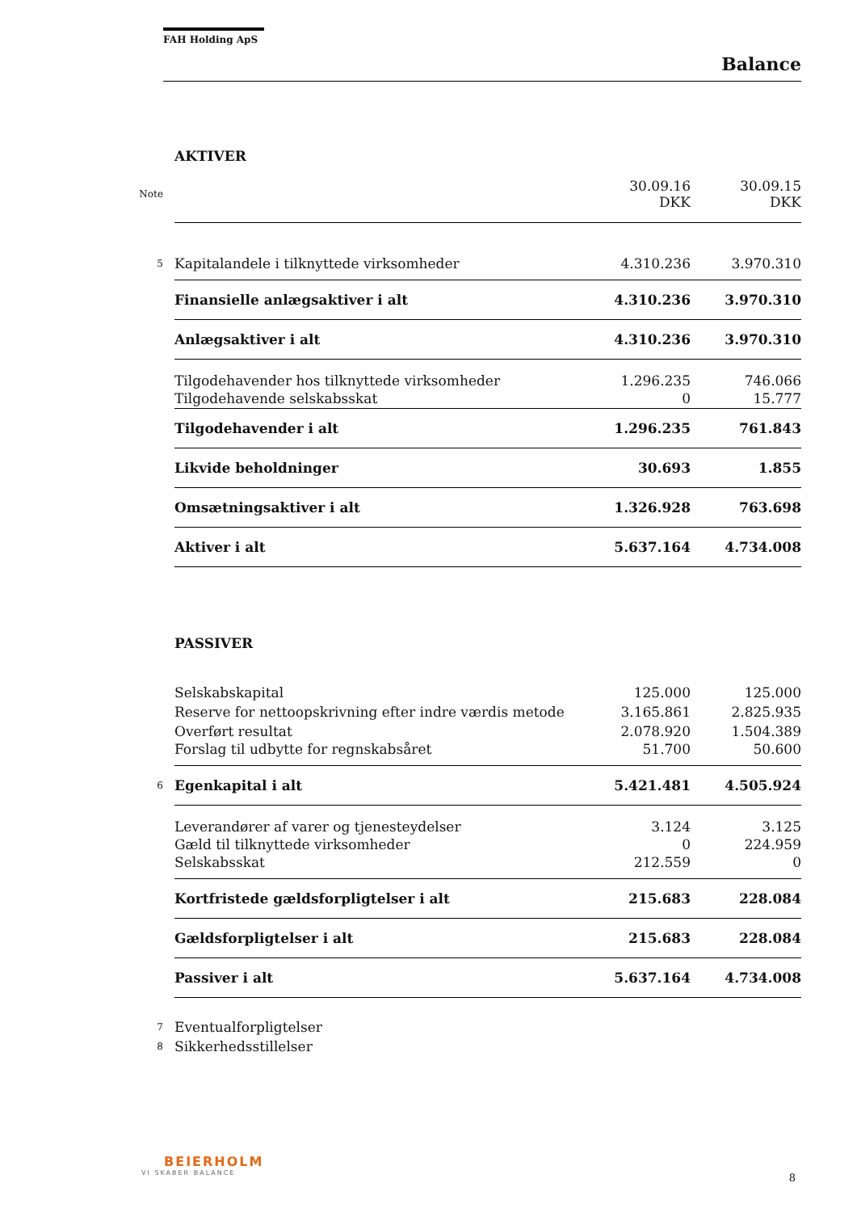FAH Holding ApS
Balance
| | AKTIVER | | |
| Note | | 30.09.16 DKK | 30.09.15 DKK |
| 5 | Kapitalandele i tilknyttede virksomheder | 4.310.236 | 3.970.310 |
| | Finansielle anlægsaktiver i alt | 4.310.236 | 3.970.310 |
| | Anlægsaktiver i alt | 4.310.236 | 3.970.310 |
| | Tilgodehavender hos tilknyttede virksomheder | 1.296.235 | 746.066 |
| | Tilgodehavende selskabsskat | 0 | 15.777 |
| | Tilgodehavender i alt | 1.296.235 | 761.843 |
| | Likvide beholdninger | 30.693 | 1.855 |
| | Omsætningsaktiver i alt | 1.326.928 | 763.698 |
| | Aktiver i alt | 5.637.164 | 4.734.008 |
| | PASSIVER | | |
| | Selskabskapital | 125.000 | 125.000 |
| | Reserve for nettoopskrivning efter indre værdis metode | 3.165.861 | 2.825.935 |
| | Overført resultat | 2.078.920 | 1.504.389 |
| | Forslag til udbytte for regnskabsåret | 51.700 | 50.600 |
| 6 | Egenkapital i alt | 5.421.481 | 4.505.924 |
| | Leverandører af varer og tjenesteydelser | 3.124 | 3.125 |
| | Gæld til tilknyttede virksomheder | 0 | 224.959 |
| | Selskabsskat | 212.559 | 0 |
| | Kortfristede gældsforpligtelser i alt | 215.683 | 228.084 |
| | Gældsforpligtelser i alt | 215.683 | 228.084 |
| | Passiver i alt | 5.637.164 | 4.734.008 |
| 7 | Eventualforpligtelser | | |
| 8 | Sikkerhedsstillelser | | |
BEIERHOLM
VI SKABER BALANCE
8